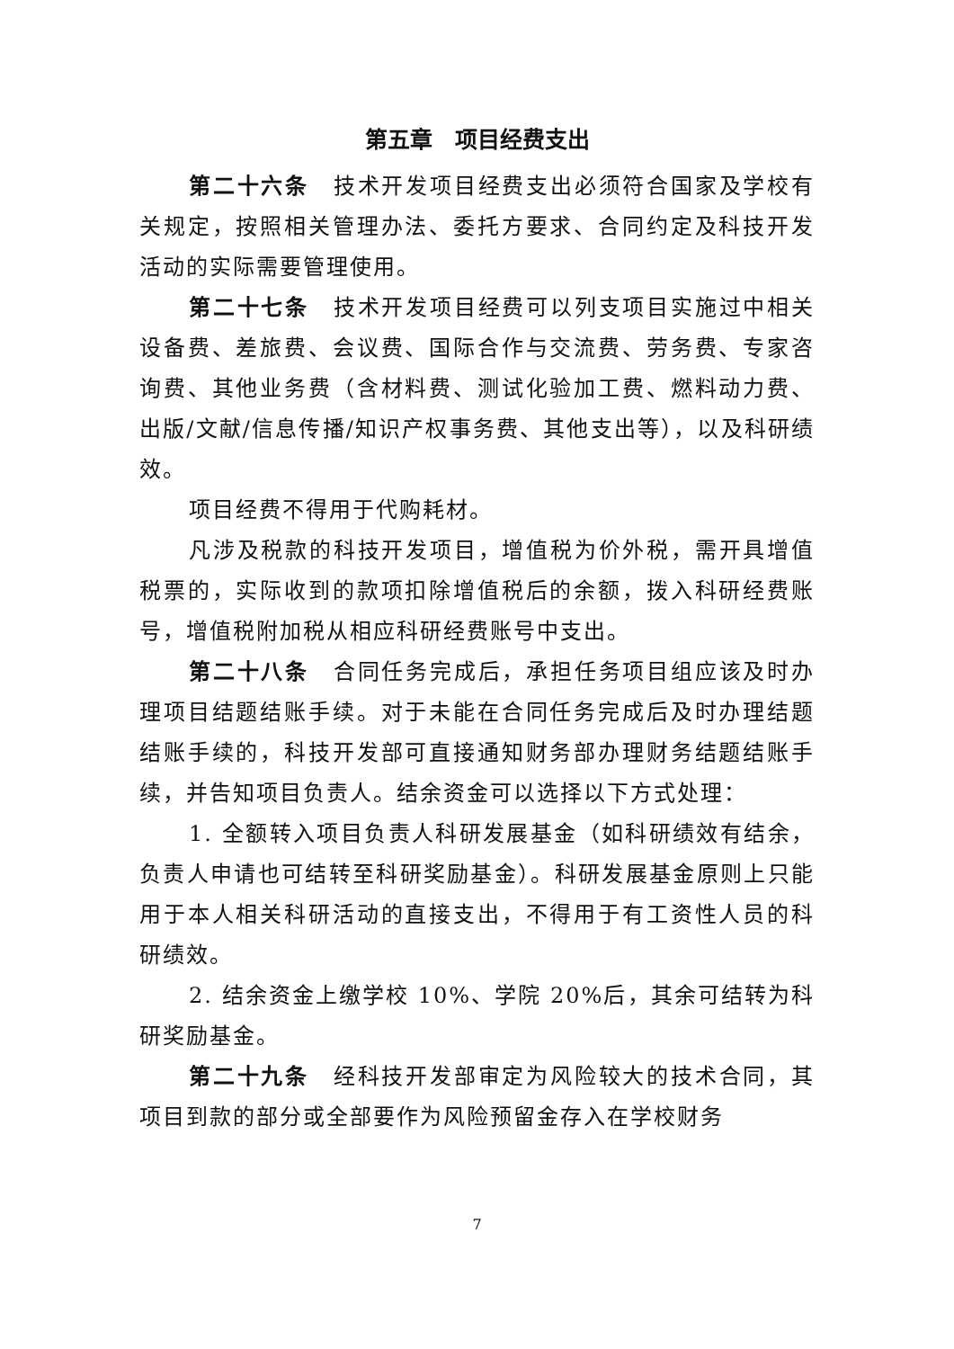第五章　项目经费支出
第二十六条　技术开发项目经费支出必须符合国家及学校有关规定，按照相关管理办法、委托方要求、合同约定及科技开发活动的实际需要管理使用。
第二十七条　技术开发项目经费可以列支项目实施过中相关设备费、差旅费、会议费、国际合作与交流费、劳务费、专家咨询费、其他业务费（含材料费、测试化验加工费、燃料动力费、出版/文献/信息传播/知识产权事务费、其他支出等），以及科研绩效。
项目经费不得用于代购耗材。
凡涉及税款的科技开发项目，增值税为价外税，需开具增值税票的，实际收到的款项扣除增值税后的余额，拨入科研经费账号，增值税附加税从相应科研经费账号中支出。
第二十八条　合同任务完成后，承担任务项目组应该及时办理项目结题结账手续。对于未能在合同任务完成后及时办理结题结账手续的，科技开发部可直接通知财务部办理财务结题结账手续，并告知项目负责人。结余资金可以选择以下方式处理：
1. 全额转入项目负责人科研发展基金（如科研绩效有结余，负责人申请也可结转至科研奖励基金）。科研发展基金原则上只能用于本人相关科研活动的直接支出，不得用于有工资性人员的科研绩效。
2. 结余资金上缴学校 10%、学院 20%后，其余可结转为科研奖励基金。
第二十九条　经科技开发部审定为风险较大的技术合同，其项目到款的部分或全部要作为风险预留金存入在学校财务
7